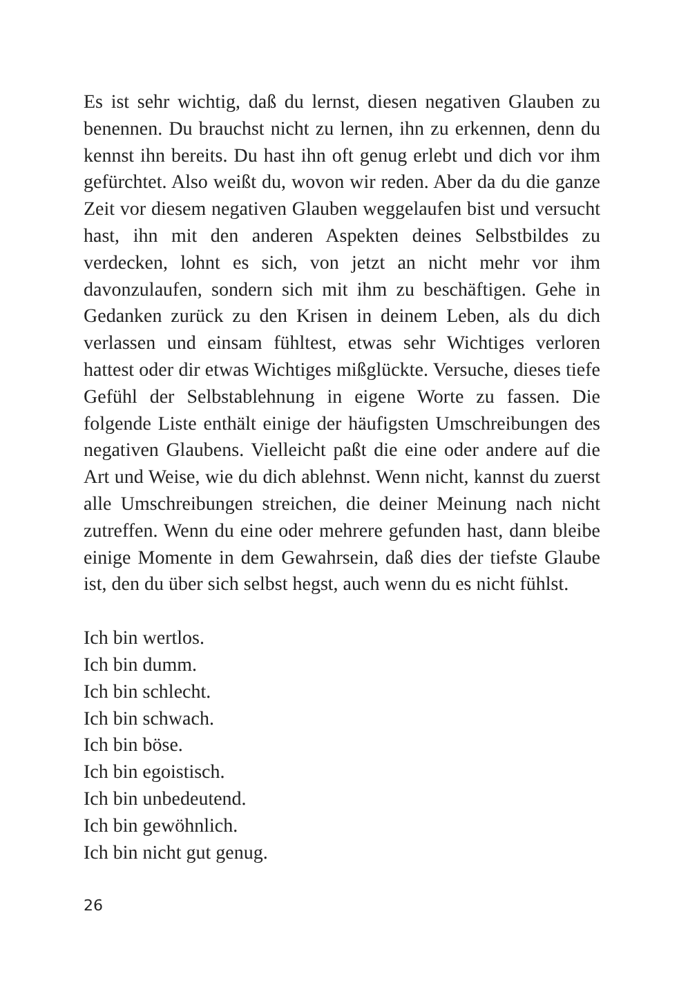Es ist sehr wichtig, daß du lernst, diesen negativen Glauben zu benennen. Du brauchst nicht zu lernen, ihn zu erkennen, denn du kennst ihn bereits. Du hast ihn oft genug erlebt und dich vor ihm gefürchtet. Also weißt du, wovon wir reden. Aber da du die ganze Zeit vor diesem negativen Glauben weggelaufen bist und versucht hast, ihn mit den anderen Aspekten deines Selbstbildes zu verdecken, lohnt es sich, von jetzt an nicht mehr vor ihm davonzulaufen, sondern sich mit ihm zu beschäftigen. Gehe in Gedanken zurück zu den Krisen in deinem Leben, als du dich verlassen und einsam fühltest, etwas sehr Wichtiges verloren hattest oder dir etwas Wichtiges mißglückte. Versuche, dieses tiefe Gefühl der Selbstablehnung in eigene Worte zu fassen. Die folgende Liste enthält einige der häufigsten Umschreibungen des negativen Glaubens. Vielleicht paßt die eine oder andere auf die Art und Weise, wie du dich ablehnst. Wenn nicht, kannst du zuerst alle Umschreibungen streichen, die deiner Meinung nach nicht zutreffen. Wenn du eine oder mehrere gefunden hast, dann bleibe einige Momente in dem Gewahrsein, daß dies der tiefste Glaube ist, den du über sich selbst hegst, auch wenn du es nicht fühlst.
Ich bin wertlos.
Ich bin dumm.
Ich bin schlecht.
Ich bin schwach.
Ich bin böse.
Ich bin egoistisch.
Ich bin unbedeutend.
Ich bin gewöhnlich.
Ich bin nicht gut genug.
26